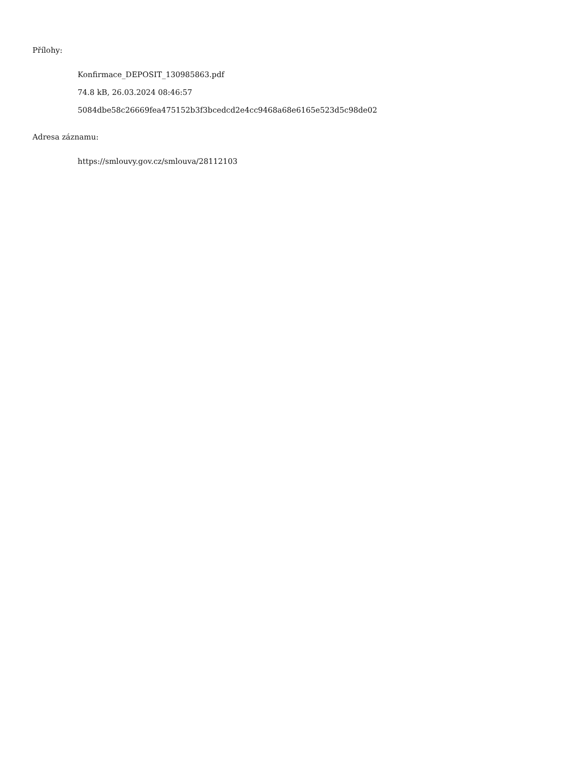Přílohy:
Konfirmace_DEPOSIT_130985863.pdf
74.8 kB, 26.03.2024 08:46:57
5084dbe58c26669fea475152b3f3bcedcd2e4cc9468a68e6165e523d5c98de02
Adresa záznamu:
https://smlouvy.gov.cz/smlouva/28112103